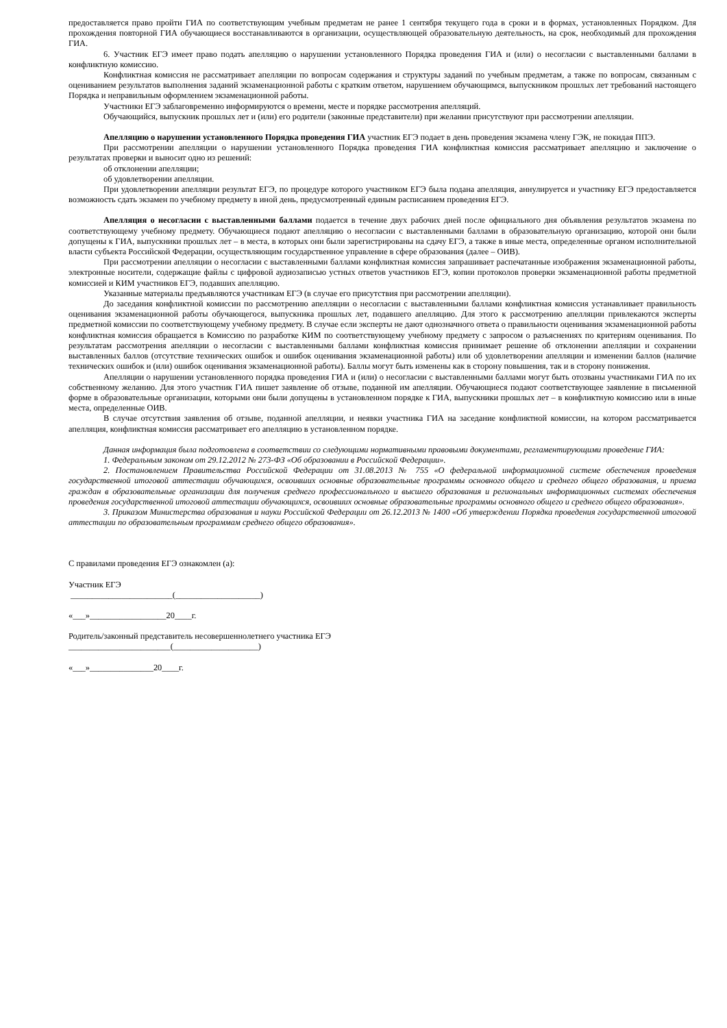предоставляется право пройти ГИА по соответствующим учебным предметам не ранее 1 сентября текущего года в сроки и в формах, установленных Порядком. Для прохождения повторной ГИА обучающиеся восстанавливаются в организации, осуществляющей образовательную деятельность, на срок, необходимый для прохождения ГИА.
6. Участник ЕГЭ имеет право подать апелляцию о нарушении установленного Порядка проведения ГИА и (или) о несогласии с выставленными баллами в конфликтную комиссию.
Конфликтная комиссия не рассматривает апелляции по вопросам содержания и структуры заданий по учебным предметам, а также по вопросам, связанным с оцениванием результатов выполнения заданий экзаменационной работы с кратким ответом, нарушением обучающимся, выпускником прошлых лет требований настоящего Порядка и неправильным оформлением экзаменационной работы.
Участники ЕГЭ заблаговременно информируются о времени, месте и порядке рассмотрения апелляций.
Обучающийся, выпускник прошлых лет и (или) его родители (законные представители) при желании присутствуют при рассмотрении апелляции.
Апелляцию о нарушении установленного Порядка проведения ГИА участник ЕГЭ подает в день проведения экзамена члену ГЭК, не покидая ППЭ.
При рассмотрении апелляции о нарушении установленного Порядка проведения ГИА конфликтная комиссия рассматривает апелляцию и заключение о результатах проверки и выносит одно из решений:
об отклонении апелляции;
об удовлетворении апелляции.
При удовлетворении апелляции результат ЕГЭ, по процедуре которого участником ЕГЭ была подана апелляция, аннулируется и участнику ЕГЭ предоставляется возможность сдать экзамен по учебному предмету в иной день, предусмотренный единым расписанием проведения ЕГЭ.
Апелляция о несогласии с выставленными баллами подается в течение двух рабочих дней после официального дня объявления результатов экзамена по соответствующему учебному предмету. Обучающиеся подают апелляцию о несогласии с выставленными баллами в образовательную организацию, которой они были допущены к ГИА, выпускники прошлых лет – в места, в которых они были зарегистрированы на сдачу ЕГЭ, а также в иные места, определенные органом исполнительной власти субъекта Российской Федерации, осуществляющим государственное управление в сфере образования (далее – ОИВ).
При рассмотрении апелляции о несогласии с выставленными баллами конфликтная комиссия запрашивает распечатанные изображения экзаменационной работы, электронные носители, содержащие файлы с цифровой аудиозаписью устных ответов участников ЕГЭ, копии протоколов проверки экзаменационной работы предметной комиссией и КИМ участников ЕГЭ, подавших апелляцию.
Указанные материалы предъявляются участникам ЕГЭ (в случае его присутствия при рассмотрении апелляции).
До заседания конфликтной комиссии по рассмотрению апелляции о несогласии с выставленными баллами конфликтная комиссия устанавливает правильность оценивания экзаменационной работы обучающегося, выпускника прошлых лет, подавшего апелляцию. Для этого к рассмотрению апелляции привлекаются эксперты предметной комиссии по соответствующему учебному предмету. В случае если эксперты не дают однозначного ответа о правильности оценивания экзаменационной работы конфликтная комиссия обращается в Комиссию по разработке КИМ по соответствующему учебному предмету с запросом о разъяснениях по критериям оценивания. По результатам рассмотрения апелляции о несогласии с выставленными баллами конфликтная комиссия принимает решение об отклонении апелляции и сохранении выставленных баллов (отсутствие технических ошибок и ошибок оценивания экзаменационной работы) или об удовлетворении апелляции и изменении баллов (наличие технических ошибок и (или) ошибок оценивания экзаменационной работы). Баллы могут быть изменены как в сторону повышения, так и в сторону понижения.
Апелляции о нарушении установленного порядка проведения ГИА и (или) о несогласии с выставленными баллами могут быть отозваны участниками ГИА по их собственному желанию. Для этого участник ГИА пишет заявление об отзыве, поданной им апелляции. Обучающиеся подают соответствующее заявление в письменной форме в образовательные организации, которыми они были допущены в установленном порядке к ГИА, выпускники прошлых лет – в конфликтную комиссию или в иные места, определенные ОИВ.
В случае отсутствия заявления об отзыве, поданной апелляции, и неявки участника ГИА на заседание конфликтной комиссии, на котором рассматривается апелляция, конфликтная комиссия рассматривает его апелляцию в установленном порядке.
Данная информация была подготовлена в соответствии со следующими нормативными правовыми документами, регламентирующими проведение ГИА:
1. Федеральным законом от 29.12.2012 № 273-ФЗ «Об образовании в Российской Федерации».
2. Постановлением Правительства Российской Федерации от 31.08.2013 № 755 «О федеральной информационной системе обеспечения проведения государственной итоговой аттестации обучающихся, освоивших основные образовательные программы основного общего и среднего общего образования, и приема граждан в образовательные организации для получения среднего профессионального и высшего образования и региональных информационных системах обеспечения проведения государственной итоговой аттестации обучающихся, освоивших основные образовательные программы основного общего и среднего общего образования».
3. Приказом Министерства образования и науки Российской Федерации от 26.12.2013 № 1400 «Об утверждении Порядка проведения государственной итоговой аттестации по образовательным программам среднего общего образования».
С правилами проведения ЕГЭ ознакомлен (а):
Участник ЕГЭ
________________________(____________________)
«___»__________________20____г.
Родитель/законный представитель несовершеннолетнего участника ЕГЭ
________________________(____________________)
«___»_______________20____г.